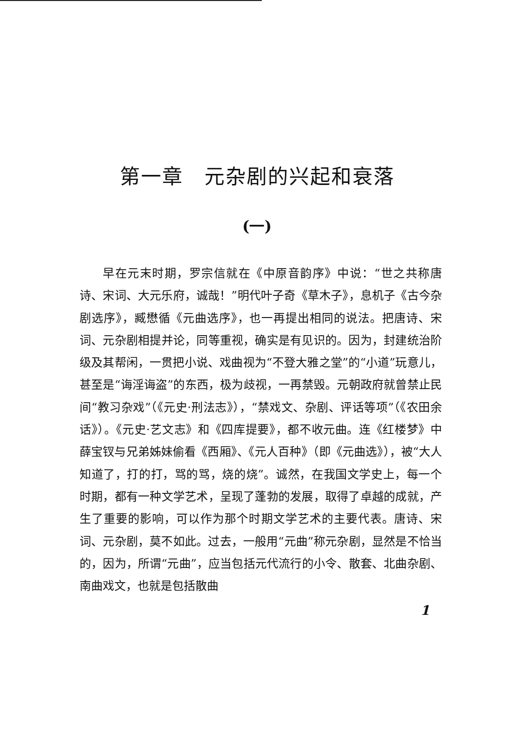第一章　元杂剧的兴起和衰落
(一)
早在元末时期，罗宗信就在《中原音韵序》中说：“世之共称唐诗、宋词、大元乐府，诚哉！”明代叶子奇《草木子》，息机子《古今杂剧选序》，臧懋循《元曲选序》，也一再提出相同的说法。把唐诗、宋词、元杂剧相提并论，同等重视，确实是有见识的。因为，封建统治阶级及其帮闲，一贯把小说、戏曲视为“不登大雅之堂”的“小道”玩意儿，甚至是“诲淫诲盗”的东西，极为歧视，一再禁毁。元朝政府就曾禁止民间“教习杂戏”（《元史·刑法志》），“禁戏文、杂剧、评话等项”（《农田余话》）。《元史·艺文志》和《四库提要》，都不收元曲。连《红楼梦》中薛宝钗与兄弟姊妹偷看《西厢》、《元人百种》（即《元曲选》），被“大人知道了，打的打，骂的骂，烧的烧”。诚然，在我国文学史上，每一个时期，都有一种文学艺术，呈现了蓬勃的发展，取得了卓越的成就，产生了重要的影响，可以作为那个时期文学艺术的主要代表。唐诗、宋词、元杂剧，莫不如此。过去，一般用“元曲”称元杂剧，显然是不恰当的，因为，所谓“元曲”，应当包括元代流行的小令、散套、北曲杂剧、南曲戏文，也就是包括散曲
1